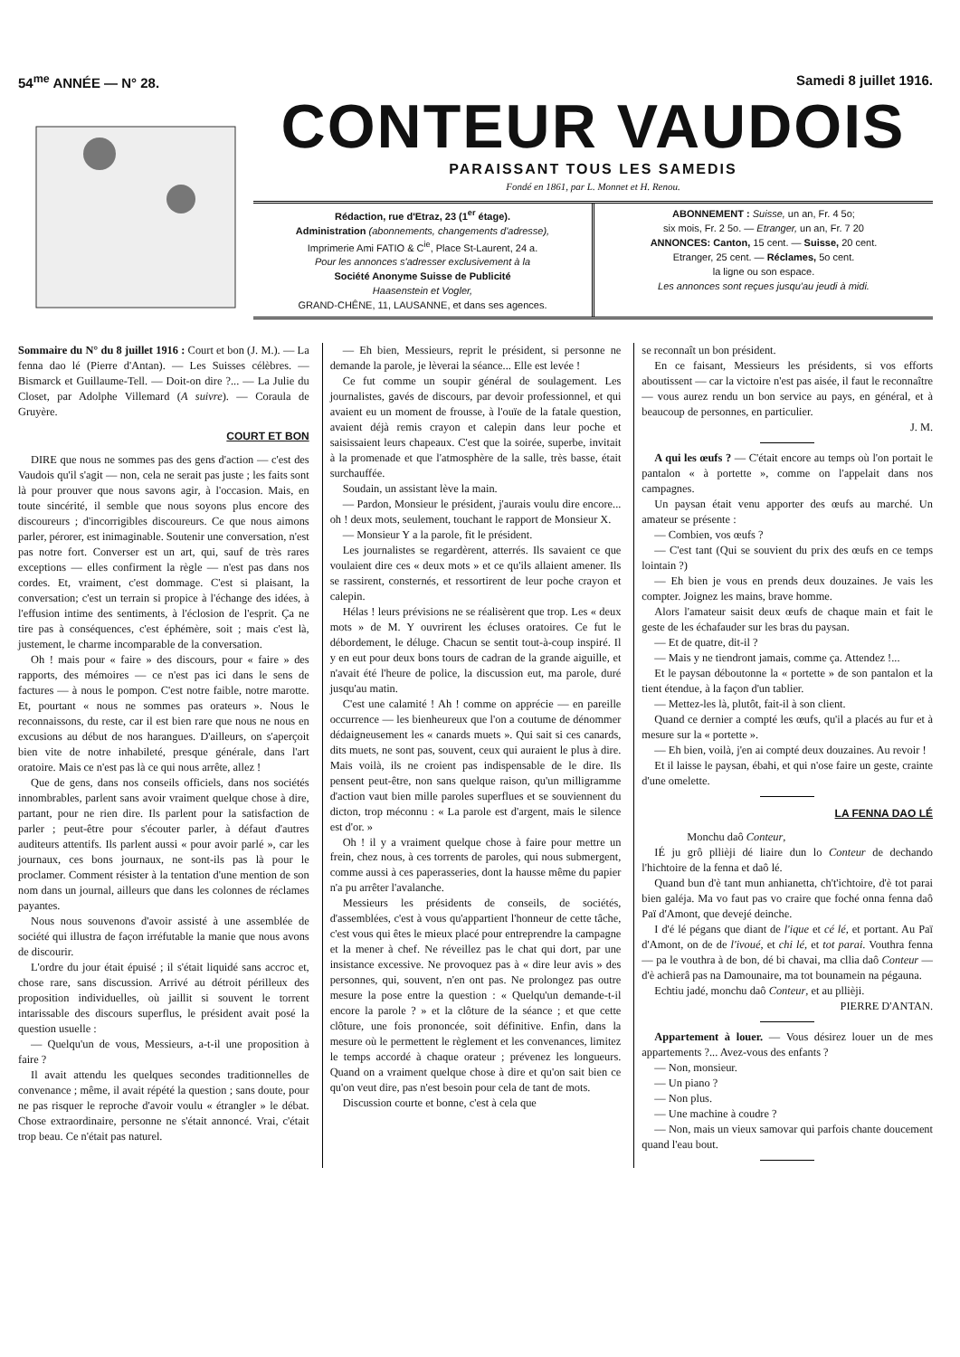54<sup>me</sup> ANNÉE — N° 28. Samedi 8 juillet 1916.
CONTEUR VAUDOIS
PARAISSANT TOUS LES SAMEDIS
Fondé en 1861, par L. Monnet et H. Renou.
Rédaction, rue d'Etraz, 23 (1<sup>er</sup> étage).
Administration (abonnements, changements d'adresse),
Imprimerie Ami FATIO & C<sup>ie</sup>, Place St-Laurent, 24 a.
Pour les annonces s'adresser exclusivement à la
Société Anonyme Suisse de Publicité
Haasenstein et Vogler,
GRAND-CHÊNE, 11, LAUSANNE, et dans ses agences.
ABONNEMENT : Suisse, un an, Fr. 4 5o;
six mois, Fr. 2 5o. — Etranger, un an, Fr. 7 20
ANNONCES: Canton, 15 cent. — Suisse, 20 cent.
Etranger, 25 cent. — Réclames, 5o cent.
la ligne ou son espace.
Les annonces sont reçues jusqu'au jeudi à midi.
Sommaire du N° du 8 juillet 1916 : Court et bon (J. M.). — La fenna dao lé (Pierre d'Antan). — Les Suisses célèbres. — Bismarck et Guillaume-Tell. — Doit-on dire ?... — La Julie du Closet, par Adolphe Villemard (A suivre). — Coraula de Gruyère.
COURT ET BON
DIRE que nous ne sommes pas des gens d'action — c'est des Vaudois qu'il s'agit — non, cela ne serait pas juste ; les faits sont là pour prouver que nous savons agir, à l'occasion. Mais, en toute sincérité, il semble que nous soyons plus encore des discoureurs ; d'incorrigibles discoureurs. Ce que nous aimons parler, pérorer, est inimaginable. Soutenir une conversation, n'est pas notre fort. Converser est un art, qui, sauf de très rares exceptions — elles confirment la règle — n'est pas dans nos cordes. Et, vraiment, c'est dommage. C'est si plaisant, la conversation; c'est un terrain si propice à l'échange des idées, à l'effusion intime des sentiments, à l'éclosion de l'esprit. Ça ne tire pas à conséquences, c'est éphémère, soit ; mais c'est là, justement, le charme incomparable de la conversation.
Oh ! mais pour « faire » des discours, pour « faire » des rapports, des mémoires — ce n'est pas ici dans le sens de factures — à nous le pompon. C'est notre faible, notre marotte. Et, pourtant « nous ne sommes pas orateurs ». Nous le reconnaissons, du reste, car il est bien rare que nous ne nous en excusions au début de nos harangues. D'ailleurs, on s'aperçoit bien vite de notre inhabileté, presque générale, dans l'art oratoire. Mais ce n'est pas là ce qui nous arrête, allez !
Que de gens, dans nos conseils officiels, dans nos sociétés innombrables, parlent sans avoir vraiment quelque chose à dire, partant, pour ne rien dire. Ils parlent pour la satisfaction de parler ; peut-être pour s'écouter parler, à défaut d'autres auditeurs attentifs. Ils parlent aussi « pour avoir parlé », car les journaux, ces bons journaux, ne sont-ils pas là pour le proclamer. Comment résister à la tentation d'une mention de son nom dans un journal, ailleurs que dans les colonnes de réclames payantes.
Nous nous souvenons d'avoir assisté à une assemblée de société qui illustra de façon irréfutable la manie que nous avons de discourir.
L'ordre du jour était épuisé ; il s'était liquidé sans accroc et, chose rare, sans discussion. Arrivé au détroit périlleux des proposition individuelles, où jaillit si souvent le torrent intarissable des discours superflus, le président avait posé la question usuelle :
— Quelqu'un de vous, Messieurs, a-t-il une proposition à faire ?
Il avait attendu les quelques secondes traditionnelles de convenance ; même, il avait répété la question ; sans doute, pour ne pas risquer le reproche d'avoir voulu « étrangler » le débat. Chose extraordinaire, personne ne s'était annoncé. Vrai, c'était trop beau. Ce n'était pas naturel.
— Eh bien, Messieurs, reprit le président, si personne ne demande la parole, je lèverai la séance... Elle est levée !
Ce fut comme un soupir général de soulagement. Les journalistes, gavés de discours, par devoir professionnel, et qui avaient eu un moment de frousse, à l'ouïe de la fatale question, avaient déjà remis crayon et calepin dans leur poche et saisissaient leurs chapeaux. C'est que la soirée, superbe, invitait à la promenade et que l'atmosphère de la salle, très basse, était surchauffée.
Soudain, un assistant lève la main.
— Pardon, Monsieur le président, j'aurais voulu dire encore... oh ! deux mots, seulement, touchant le rapport de Monsieur X.
— Monsieur Y a la parole, fit le président.
Les journalistes se regardèrent, atterrés. Ils savaient ce que voulaient dire ces « deux mots » et ce qu'ils allaient amener. Ils se rassirent, consternés, et ressortirent de leur poche crayon et calepin.
Hélas ! leurs prévisions ne se réalisèrent que trop. Les « deux mots » de M. Y ouvrirent les écluses oratoires. Ce fut le débordement, le déluge. Chacun se sentit tout-à-coup inspiré. Il y en eut pour deux bons tours de cadran de la grande aiguille, et n'avait été l'heure de police, la discussion eut, ma parole, duré jusqu'au matin.
C'est une calamité ! Ah ! comme on apprécie — en pareille occurrence — les bienheureux que l'on a coutume de dénommer dédaigneusement les « canards muets ». Qui sait si ces canards, dits muets, ne sont pas, souvent, ceux qui auraient le plus à dire. Mais voilà, ils ne croient pas indispensable de le dire. Ils pensent peut-être, non sans quelque raison, qu'un milligramme d'action vaut bien mille paroles superflues et se souviennent du dicton, trop méconnu : « La parole est d'argent, mais le silence est d'or. »
Oh ! il y a vraiment quelque chose à faire pour mettre un frein, chez nous, à ces torrents de paroles, qui nous submergent, comme aussi à ces paperasseries, dont la hausse même du papier n'a pu arrêter l'avalanche.
Messieurs les présidents de conseils, de sociétés, d'assemblées, c'est à vous qu'appartient l'honneur de cette tâche, c'est vous qui êtes le mieux placé pour entreprendre la campagne et la mener à chef. Ne réveillez pas le chat qui dort, par une insistance excessive. Ne provoquez pas à « dire leur avis » des personnes, qui, souvent, n'en ont pas. Ne prolongez pas outre mesure la pose entre la question : « Quelqu'un demande-t-il encore la parole ? » et la clôture de la séance ; et que cette clôture, une fois prononcée, soit définitive. Enfin, dans la mesure où le permettent le règlement et les convenances, limitez le temps accordé à chaque orateur ; prévenez les longueurs. Quand on a vraiment quelque chose à dire et qu'on sait bien ce qu'on veut dire, pas n'est besoin pour cela de tant de mots.
Discussion courte et bonne, c'est à cela que
se reconnaît un bon président.
En ce faisant, Messieurs les présidents, si vos efforts aboutissent — car la victoire n'est pas aisée, il faut le reconnaître — vous aurez rendu un bon service au pays, en général, et à beaucoup de personnes, en particulier.
J. M.
A qui les œufs ? — C'était encore au temps où l'on portait le pantalon « à portette », comme on l'appelait dans nos campagnes.
Un paysan était venu apporter des œufs au marché. Un amateur se présente :
— Combien, vos œufs ?
— C'est tant (Qui se souvient du prix des œufs en ce temps lointain ?)
— Eh bien je vous en prends deux douzaines. Je vais les compter. Joignez les mains, brave homme.
Alors l'amateur saisit deux œufs de chaque main et fait le geste de les échafauder sur les bras du paysan.
— Et de quatre, dit-il ?
— Mais y ne tiendront jamais, comme ça. Attendez !...
Et le paysan déboutonne la « portette » de son pantalon et la tient étendue, à la façon d'un tablier.
— Mettez-les là, plutôt, fait-il à son client.
Quand ce dernier a compté les œufs, qu'il a placés au fur et à mesure sur la « portette ».
— Eh bien, voilà, j'en ai compté deux douzaines. Au revoir !
Et il laisse le paysan, ébahi, et qui n'ose faire un geste, crainte d'une omelette.
LA FENNA DAO LÉ
Monchu daô Conteur,
IÉ ju grô pllièji dé liaire dun lo Conteur de dechando l'hichtoire de la fenna et daô lé.
Quand bun d'è tant mun anhianetta, ch't'ichtoire, d'è tot parai bien galéja. Ma vo faut pas vo craire que foché onna fenna daô Paï d'Amont, que devejé deinche.
I d'é lé pégans que diant de l'ique et cé lé, et portant. Au Paï d'Amont, on de de l'ivoué, et chi lé, et tot parai. Vouthra fenna — pa le vouthra à de bon, dé bi chavai, ma cllia daô Conteur — d'è achierâ pas na Damounaire, ma tot bounamein na pégauna.
Echtiu jadé, monchu daô Conteur, et au pllièji.
PIERRE D'ANTAN.
Appartement à louer. — Vous désirez louer un de mes appartements ?... Avez-vous des enfants ?
— Non, monsieur.
— Un piano ?
— Non plus.
— Une machine à coudre ?
— Non, mais un vieux samovar qui parfois chante doucement quand l'eau bout.